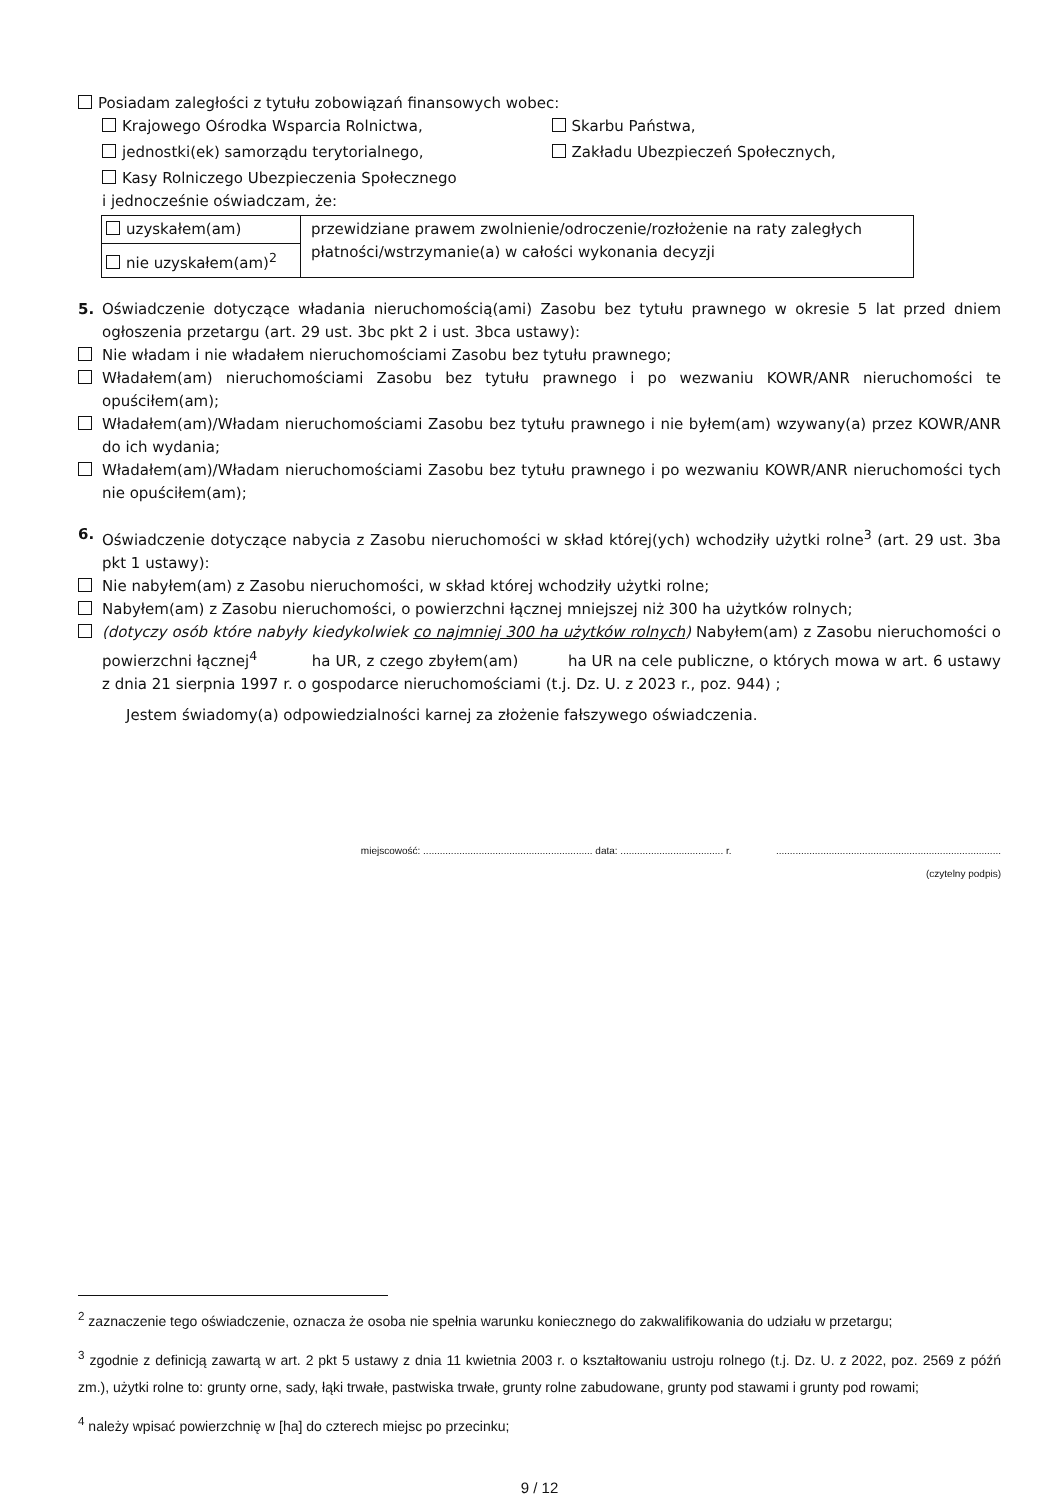Posiadam zaległości z tytułu zobowiązań finansowych wobec:
Krajowego Ośrodka Wsparcia Rolnictwa, Skarbu Państwa,
jednostki(ek) samorządu terytorialnego, Zakładu Ubezpieczeń Społecznych,
Kasy Rolniczego Ubezpieczenia Społecznego
i jednocześnie oświadczam, że:
| uzyskałem(am) | przewidziane prawem zwolnienie/odroczenie/rozłożenie na raty zaległych płatności/wstrzymanie(a) w całości wykonania decyzji |
| nie uzyskałem(am)<sup>2</sup> | |
5. Oświadczenie dotyczące władania nieruchomością(ami) Zasobu bez tytułu prawnego w okresie 5 lat przed dniem ogłoszenia przetargu (art. 29 ust. 3bc pkt 2 i ust. 3bca ustawy):
Nie władam i nie władałem nieruchomościami Zasobu bez tytułu prawnego;
Władałem(am) nieruchomościami Zasobu bez tytułu prawnego i po wezwaniu KOWR/ANR nieruchomości te opuściłem(am);
Władałem(am)/Władam nieruchomościami Zasobu bez tytułu prawnego i nie byłem(am) wzywany(a) przez KOWR/ANR do ich wydania;
Władałem(am)/Władam nieruchomościami Zasobu bez tytułu prawnego i po wezwaniu KOWR/ANR nieruchomości tych nie opuściłem(am);
6. Oświadczenie dotyczące nabycia z Zasobu nieruchomości w skład której(ych) wchodziły użytki rolne<sup>3</sup> (art. 29 ust. 3ba pkt 1 ustawy):
Nie nabyłem(am) z Zasobu nieruchomości, w skład której wchodziły użytki rolne;
Nabyłem(am) z Zasobu nieruchomości, o powierzchni łącznej mniejszej niż 300 ha użytków rolnych;
(dotyczy osób które nabyły kiedykolwiek co najmniej 300 ha użytków rolnych) Nabyłem(am) z Zasobu nieruchomości o powierzchni łącznej<sup>4</sup> ha UR, z czego zbyłem(am) ha UR na cele publiczne, o których mowa w art. 6 ustawy z dnia 21 sierpnia 1997 r. o gospodarce nieruchomościami (t.j. Dz. U. z 2023 r., poz. 944) ;
Jestem świadomy(a) odpowiedzialności karnej za złożenie fałszywego oświadczenia.
miejscowość: ............................................................. data: ..................................... r. .................................................................................
(czytelny podpis)
<sup>2</sup> zaznaczenie tego oświadczenie, oznacza że osoba nie spełnia warunku koniecznego do zakwalifikowania do udziału w przetargu;
<sup>3</sup> zgodnie z definicją zawartą w art. 2 pkt 5 ustawy z dnia 11 kwietnia 2003 r. o kształtowaniu ustroju rolnego (t.j. Dz. U. z 2022, poz. 2569 z późń zm.), użytki rolne to: grunty orne, sady, łąki trwałe, pastwiska trwałe, grunty rolne zabudowane, grunty pod stawami i grunty pod rowami;
<sup>4</sup> należy wpisać powierzchnię w [ha] do czterech miejsc po przecinku;
9 / 12